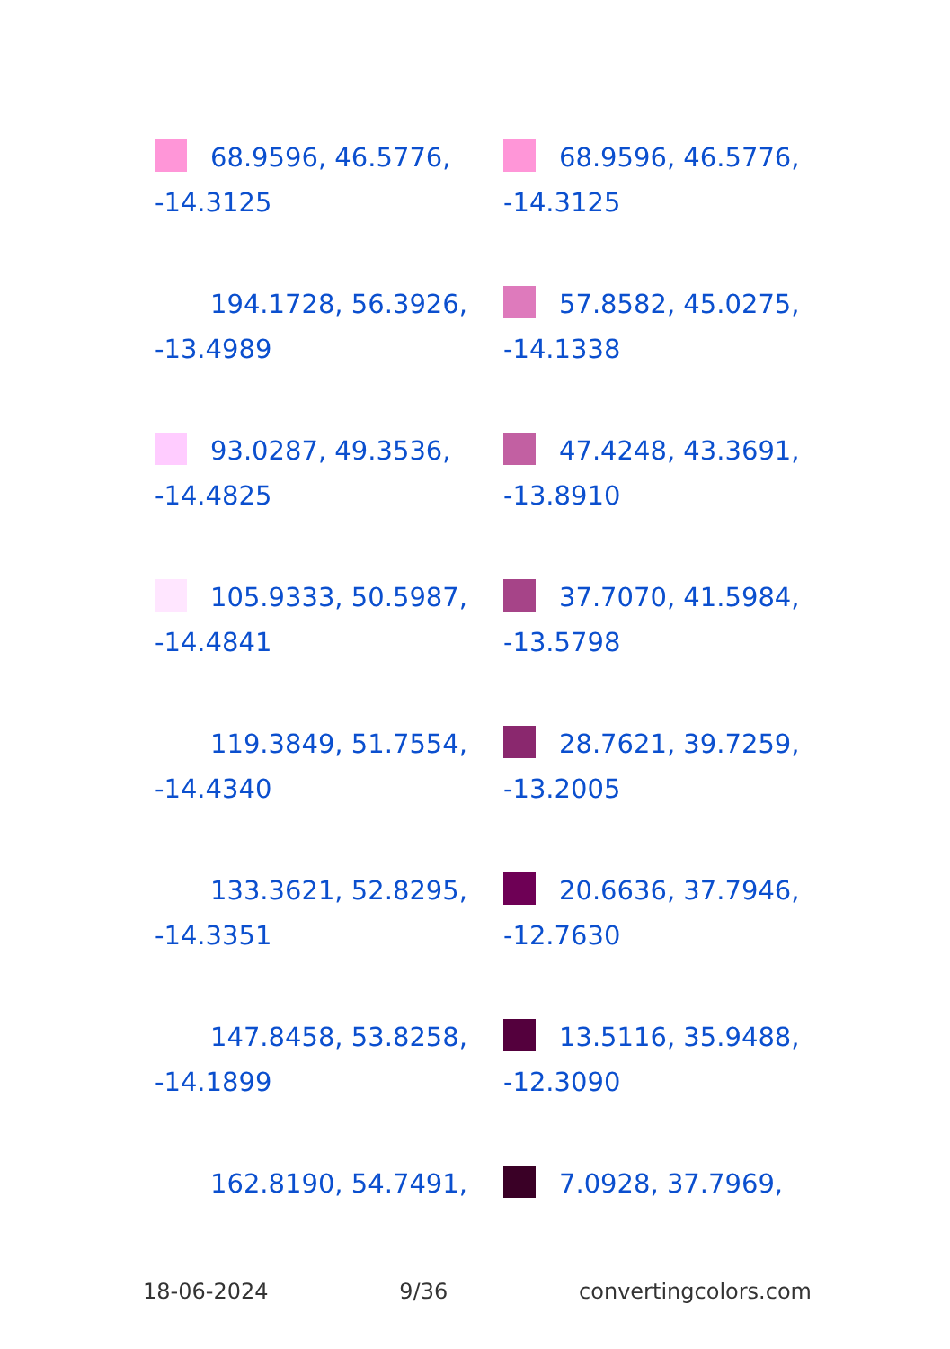68.9596, 46.5776,
-14.3125
68.9596, 46.5776,
-14.3125
194.1728, 56.3926,
-13.4989
57.8582, 45.0275,
-14.1338
93.0287, 49.3536,
-14.4825
47.4248, 43.3691,
-13.8910
105.9333, 50.5987,
-14.4841
37.7070, 41.5984,
-13.5798
119.3849, 51.7554,
-14.4340
28.7621, 39.7259,
-13.2005
133.3621, 52.8295,
-14.3351
20.6636, 37.7946,
-12.7630
147.8458, 53.8258,
-14.1899
13.5116, 35.9488,
-12.3090
162.8190, 54.7491,
7.0928, 37.7969,
18-06-2024 9/36 convertingcolors.com